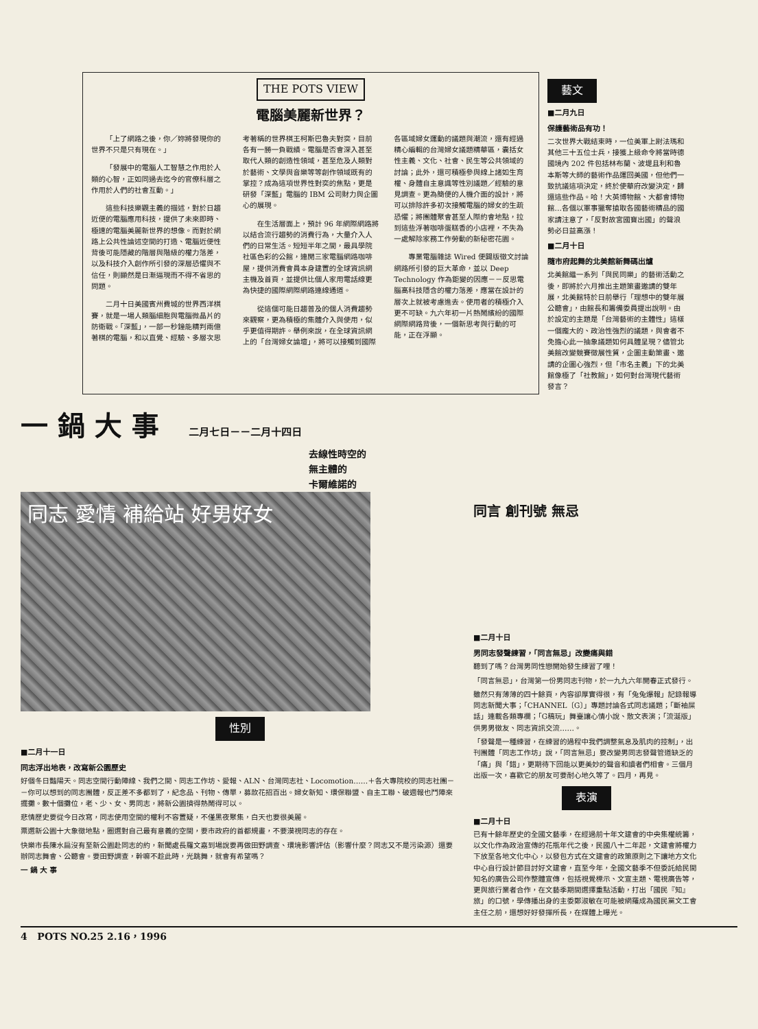THE POTS VIEW
電腦美麗新世界？
「上了網路之後，你／妳將發現你的世界不只是只有現在。」
「發展中的電腦人工智慧之作用於人類的心智，正如同過去迄今的官僚科層之作用於人們的社會互動。」
這些科技樂觀主義的描述，對於日趨近便的電腦應用科技，提供了未來即時、極速的電腦美麗新世界的想像。而對於網路上公共性論述空間的打造、電腦近便性背後可能隱藏的階層與階級的權力落差，以及科技介入創作所引發的深層恐懼與不信任，則顯然是日漸逼現而不得不省思的問題。
二月十日美國賓州費城的世界西洋棋賽，就是一場人類腦細胞與電腦微晶片的防衛戰。「深藍」，一部一秒鐘能精判兩億著棋的電腦，和以直覺、經驗、多層次思考著稱的世界棋王柯斯巴魯夫對奕，目前各有一勝一負戰績。電腦是否會深入甚至取代人類的創造性領域，甚至危及人類對於藝術、文學與音樂等等創作領域既有的掌控？成為這項世界性對奕的焦點，更是研發「深藍」電腦的 IBM 公司財力與企圖心的展現。
在生活層面上，預計 96 年網際網路將以結合流行趨勢的消費行為，大量介入人們的日常生活。短短半年之間，最具學院社區色彩的公館，連開三家電腦網路咖啡屋，提供消費會員本身建置的全球資訊網主機及首頁，並提供比個人家用電話線更為快捷的國際網際網路連線通道。
從這個可能日趨普及的個人消費趨勢來觀察，更為積極的集體介入與使用，似乎更值得期許。舉例來說，在全球資訊網上的「台灣婦女論壇」，將可以接觸到國際各區域婦女運動的議題與潮流，還有經過精心編輯的台灣婦女議題精華區，囊括女性主義、文化、社會、民生等公共領域的討論；此外，還可積極參與線上諸如生育權、身體自主意識等性別議題／經驗的意見調查。更為簡便的人機介面的設計，將可以排除許多初次接觸電腦的婦女的生疏恐懼；將團體聚會甚至人際約會地點，拉到這些浮著咖啡蛋糕香的小店裡，不失為一處解除家務工作勞動的新秘密花園。
專業電腦雜誌 Wired 便闢版徵文討論網路所引發的巨大革命，並以 Deep Technology 作為鉅變的因應－－反思電腦高科技隱含的權力落差，應當在設計的層次上就被考慮進去。使用者的積極介入更不可缺。九六年初一片熱鬧繽紛的國際網際網路背後，一個新思考與行動的可能，正在浮顯。
藝文
■二月九日
保護藝術品有功！
二次世界大戰結束時，一位美軍上尉法瑪和其他三十五位士兵，接獲上級命令將當時德國境內 202 件包括林布蘭、波堤且利和魯本斯等大師的藝術作品運回美國，但他們一致抗議這項決定，終於使華府改變決定，歸還這些作品。哈！大英博物館、大都會博物館…各個以軍事獵奪搶取各國藝術精品的國家請注意了，「反對故宮國寶出國」的聲浪勢必日益高漲！
■二月十日
隨市府起舞的北美館新舞碼出爐
北美館繼一系列「與民同樂」的藝術活動之後，即將於六月推出主題策畫邀請的雙年展，北美館特於日前舉行「理想中的雙年展公聽會」，由館長和籌備委員提出說明。由於設定的主題是「台灣藝術的主體性」這樣一個龐大的、政治性強烈的議題，與會者不免擔心此一抽象議題如何具體呈現？儘管北美館改變競賽徵展性質，企圖主動策畫、邀請的企圖心強烈，但「市名主義」下的北美館像極了「社教館」，如何對台灣現代藝術發言？
一 鍋 大 事 二月七日－－二月十四日
去線性時空的
無主體的
卡爾維諾的
同志 愛情 補給站 好男好女
性別
■二月十一日
同志浮出地表，改寫新公園歷史
好個冬日豔陽天。同志空間行動陣線、我們之間、同志工作坊、愛報、ALN、台灣同志社、Locomotion……＋各大專院校的同志社團－－你可以想到的同志團體，反正差不多都到了，紀念品、刊物、傳單，募款花招百出。婦女新知、環保聯盟、自主工聯、破週報也鬥陣來擺攤。數十個攤位，老、少、女、男同志，將新公園擠得熱鬧得可以。
悲情歷史要從今日改寫，同志使用空間的權利不容置疑，不僅黑夜聚集，白天也要很美麗。
票選新公園十大象徵地點，圈選對自己最有意義的空間，要市政府的首都規畫，不要漠視同志的存在。
快樂市長陳水扁沒有至新公園赴同志的約，新聞處長羅文嘉到場說要再做田野調查、環境影響評估（影響什麼？同志又不是污染源）還要辦同志舞會、公聽會。要田野調查，幹嘛不趁此時，光跳舞，就會有希望嗎？
一 鍋 大 事
同言 創刊號 無忌
■二月十日
男同志發聲練習，「同言無忌」改變痛與錯
聽到了嗎？台灣男同性戀開始發生練習了哩！
「同言無忌」，台灣第一份男同志刊物，於一九九六年開春正式發行。
雖然只有薄薄的四十餘頁，內容卻厚實得很，有「兔兔爆報」記錄報導同志新聞大事；「CHANNEL〔G〕」專題討論各式同志議題；「斷袖屎話」連載各類專欄；「G稿玩」舞臺讓心情小說、散文表演；「流涎版」供男男徵友、同志資訊交流……。
「發聲是一種練習，在練習的過程中我們調整氣息及肌肉的控制」，出刊團體「同志工作坊」說，「同言無忌」要改變男同志發聲管道缺乏的「痛」與「錯」，更期待下回能以更美妙的聲音和讀者們相會。三個月出版一次，喜歡它的朋友可要耐心地久等了。四月，再見。
表演
■二月十日
已有十餘年歷史的全國文藝季，在經過前十年文建會的中央集權統籌，以文化作為政治宣傳的花瓶年代之後，民國八十二年起，文建會將權力下放至各地文化中心，以發包方式在文建會的政策原則之下讓地方文化中心自行設計節目討好文建會，直至今年，全國文藝季不但委託給民間知名的廣告公司作整體宣傳，包括視覺標示、文宣主題、電視廣告等，更與旅行業者合作，在文藝季期間選擇重點活動，打出「國民『知』旅」的口號，學傳播出身的主委鄭淑敏在可能被網羅成為國民黨文工會主任之前，還想好好發揮所長，在媒體上曝光。
4 POTS NO.25 2.16，1996